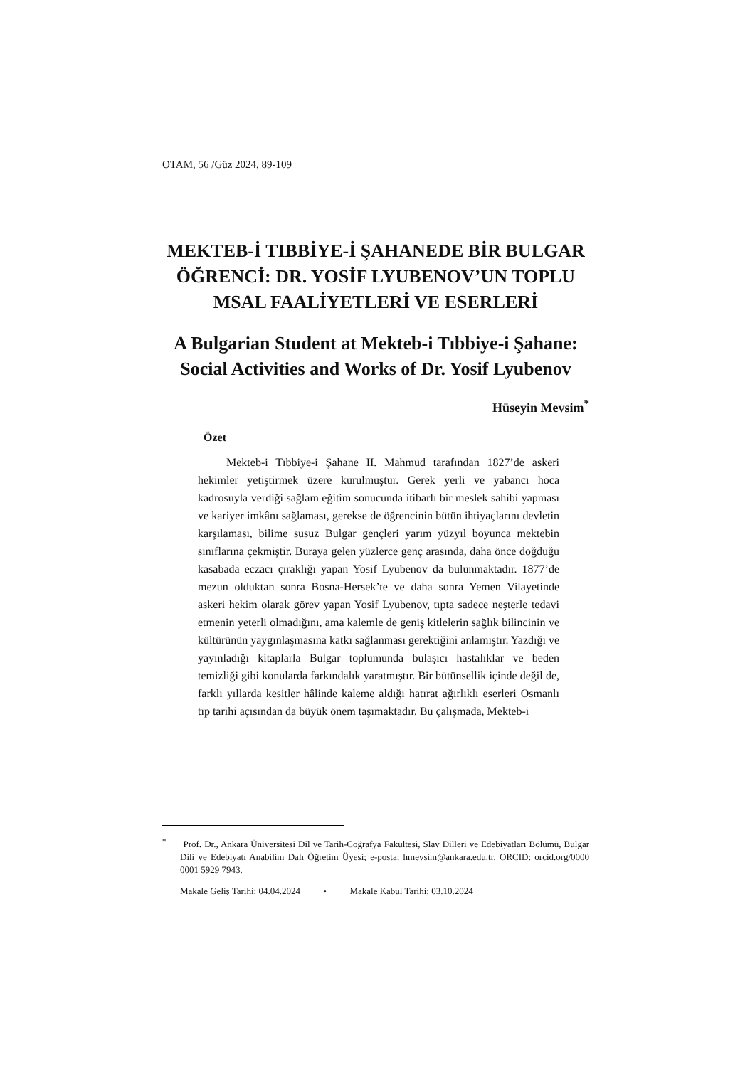OTAM, 56 /Güz 2024, 89-109
MEKTEB-İ TIBBİYE-İ ŞAHANEDE BİR BULGAR ÖĞRENCİ: DR. YOSİF LYUBENOV’UN TOPLU MSAL FAALİYETLERİ VE ESERLERİ
A Bulgarian Student at Mekteb-i Tıbbiye-i Şahane: Social Activities and Works of Dr. Yosif Lyubenov
Hüseyin Mevsim<sup>*</sup>
Özet
Mekteb-i Tıbbiye-i Şahane II. Mahmud tarafından 1827’de askeri hekimler yetiştirmek üzere kurulmuştur. Gerek yerli ve yabancı hoca kadrosuyla verdiği sağlam eğitim sonucunda itibarlı bir meslek sahibi yapması ve kariyer imkânı sağlaması, gerekse de öğrencinin bütün ihtiyaçlarını devletin karşılaması, bilime susuz Bulgar gençleri yarım yüzyıl boyunca mektebin sınıflarına çekmiştir. Buraya gelen yüzlerce genç arasında, daha önce doğduğu kasabada eczacı çıraklığı yapan Yosif Lyubenov da bulunmaktadır. 1877’de mezun olduktan sonra Bosna-Hersek’te ve daha sonra Yemen Vilayetinde askeri hekim olarak görev yapan Yosif Lyubenov, tıpta sadece neşterle tedavi etmenin yeterli olmadığını, ama kalemle de geniş kitlelerin sağlık bilincinin ve kültürünün yaygınlaşmasına katkı sağlanması gerektiğini anlamıştır. Yazdığı ve yayınladığı kitaplarla Bulgar toplumunda bulaşıcı hastalıklar ve beden temizliği gibi konularda farkındalık yaratmıştır. Bir bütünsellik içinde değil de, farklı yıllarda kesitler hâlinde kaleme aldığı hatırat ağırlıklı eserleri Osmanlı tıp tarihi açısından da büyük önem taşımaktadır. Bu çalışmada, Mekteb-i
<sup>*</sup> Prof. Dr., Ankara Üniversitesi Dil ve Tarih-Coğrafya Fakültesi, Slav Dilleri ve Edebiyatları Bölümü, Bulgar Dili ve Edebiyatı Anabilim Dalı Öğretim Üyesi; e-posta: hmevsim@ankara.edu.tr, ORCID: orcid.org/0000 0001 5929 7943.
Makale Geliş Tarihi: 04.04.2024 • Makale Kabul Tarihi: 03.10.2024